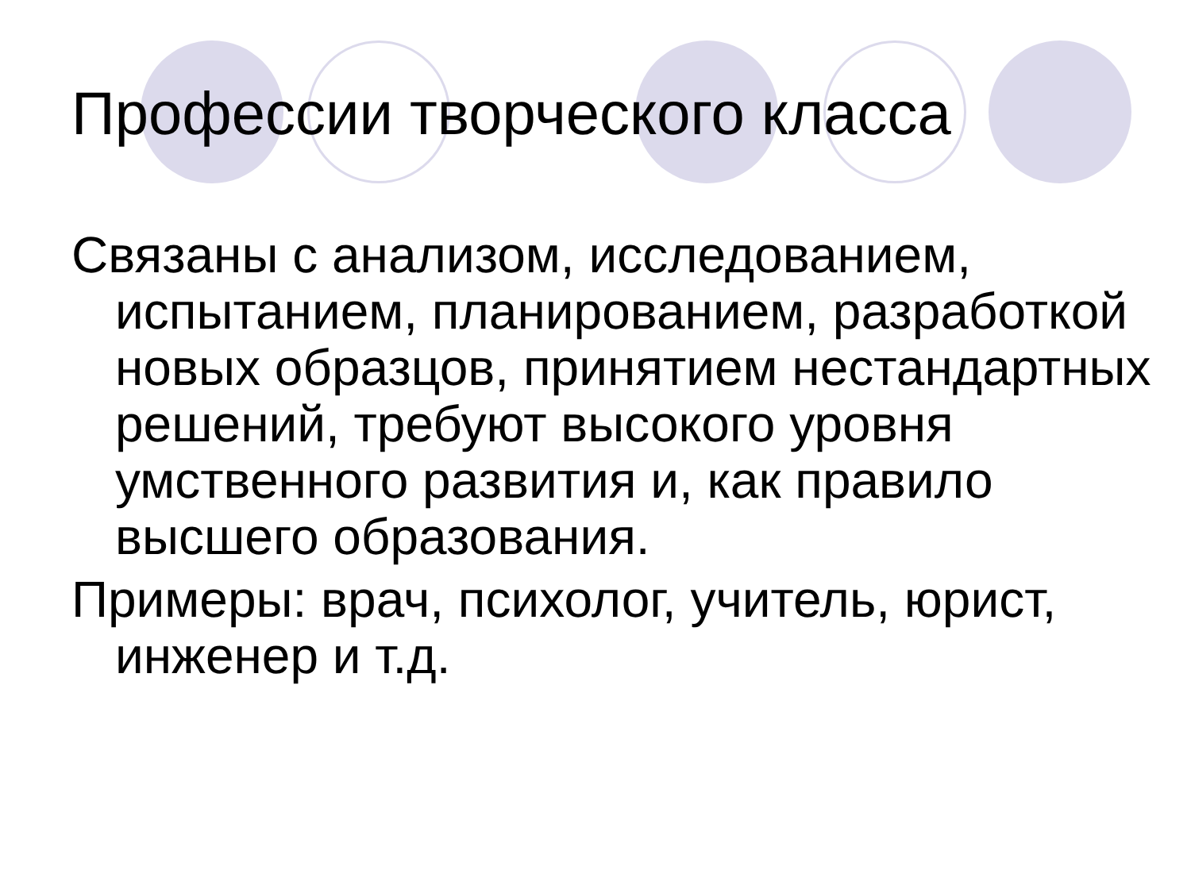Профессии творческого класса
Связаны с анализом, исследованием, испытанием, планированием, разработкой новых образцов, принятием нестандартных решений, требуют высокого уровня умственного развития и, как правило высшего образования.
Примеры: врач, психолог, учитель, юрист, инженер и т.д.